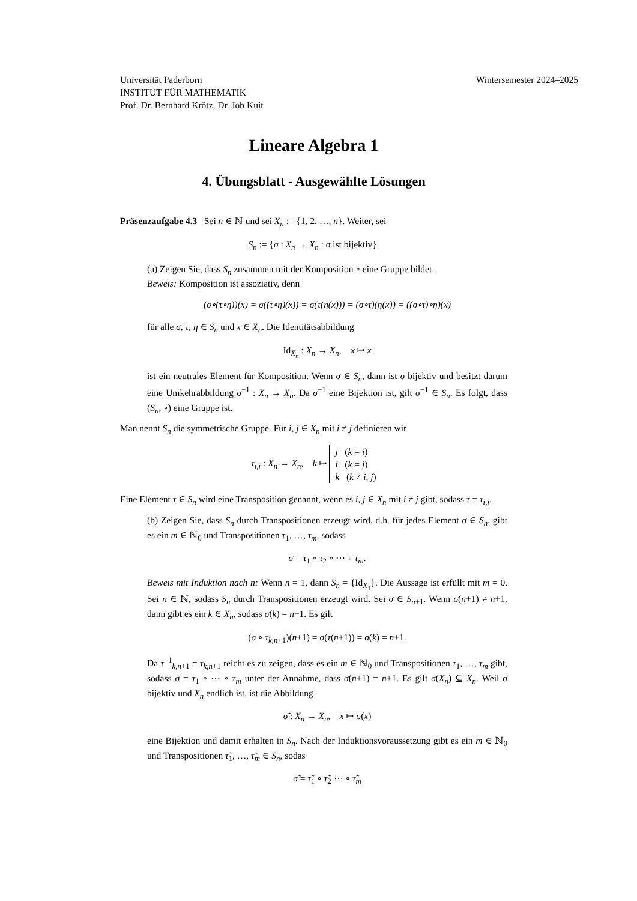Universität Paderborn
INSTITUT FÜR MATHEMATIK
Prof. Dr. Bernhard Krötz, Dr. Job Kuit
Wintersemester 2024–2025
Lineare Algebra 1
4. Übungsblatt - Ausgewählte Lösungen
Präsenzaufgabe 4.3 Sei n ∈ ℕ und sei X<sub>n</sub> := {1, 2, …, n}. Weiter, sei
S<sub>n</sub> := {σ : X<sub>n</sub> → X<sub>n</sub> : σ ist bijektiv}.
(a) Zeigen Sie, dass S<sub>n</sub> zusammen mit der Komposition ∘ eine Gruppe bildet.
Beweis: Komposition ist assoziativ, denn
(σ∘(τ∘η))(x) = σ((τ∘η)(x)) = σ(τ(η(x))) = (σ∘τ)(η(x)) = ((σ∘τ)∘η)(x)
für alle σ, τ, η ∈ S<sub>n</sub> und x ∈ X<sub>n</sub>. Die Identitätsabbildung
Id<sub>X<sub>n</sub></sub> : X<sub>n</sub> → X<sub>n</sub>, x ↦ x
ist ein neutrales Element für Komposition. Wenn σ ∈ S<sub>n</sub>, dann ist σ bijektiv und besitzt darum eine Umkehrabbildung σ<sup>−1</sup> : X<sub>n</sub> → X<sub>n</sub>. Da σ<sup>−1</sup> eine Bijektion ist, gilt σ<sup>−1</sup> ∈ S<sub>n</sub>. Es folgt, dass (S<sub>n</sub>, ∘) eine Gruppe ist.
Man nennt S<sub>n</sub> die symmetrische Gruppe. Für i, j ∈ X<sub>n</sub> mit i ≠ j definieren wir
τ<sub>i,j</sub> : X<sub>n</sub> → X<sub>n</sub>, k ↦ j (k = i)
i (k = j)
k (k ≠ i, j)
Eine Element τ ∈ S<sub>n</sub> wird eine Transposition genannt, wenn es i, j ∈ X<sub>n</sub> mit i ≠ j gibt, sodass τ = τ<sub>i,j</sub>.
(b) Zeigen Sie, dass S<sub>n</sub> durch Transpositionen erzeugt wird, d.h. für jedes Element σ ∈ S<sub>n</sub>, gibt es ein m ∈ ℕ<sub>0</sub> und Transpositionen τ<sub>1</sub>, …, τ<sub>m</sub>, sodass
σ = τ<sub>1</sub> ∘ τ<sub>2</sub> ∘ ⋯ ∘ τ<sub>m</sub>.
Beweis mit Induktion nach n: Wenn n = 1, dann S<sub>n</sub> = {Id<sub>X<sub>1</sub></sub>}. Die Aussage ist erfüllt mit m = 0. Sei n ∈ ℕ, sodass S<sub>n</sub> durch Transpositionen erzeugt wird. Sei σ ∈ S<sub>n+1</sub>. Wenn σ(n+1) ≠ n+1, dann gibt es ein k ∈ X<sub>n</sub>, sodass σ(k) = n+1. Es gilt
(σ ∘ τ<sub>k,n+1</sub>)(n+1) = σ(τ(n+1)) = σ(k) = n+1.
Da τ<sup>−1</sup><sub>k,n+1</sub> = τ<sub>k,n+1</sub> reicht es zu zeigen, dass es ein m ∈ ℕ<sub>0</sub> und Transpositionen τ<sub>1</sub>, …, τ<sub>m</sub> gibt, sodass σ = τ<sub>1</sub> ∘ ⋯ ∘ τ<sub>m</sub> unter der Annahme, dass σ(n+1) = n+1. Es gilt σ(X<sub>n</sub>) ⊆ X<sub>n</sub>. Weil σ bijektiv und X<sub>n</sub> endlich ist, ist die Abbildung
σ̃ : X<sub>n</sub> → X<sub>n</sub>, x ↦ σ(x)
eine Bijektion und damit erhalten in S<sub>n</sub>. Nach der Induktionsvoraussetzung gibt es ein m ∈ ℕ<sub>0</sub> und Transpositionen τ̃<sub>1</sub>, …, τ̃<sub>m</sub> ∈ S<sub>n</sub>, sodas
σ̃ = τ̃<sub>1</sub> ∘ τ̃<sub>2</sub> ⋯ ∘ τ̃<sub>m</sub>